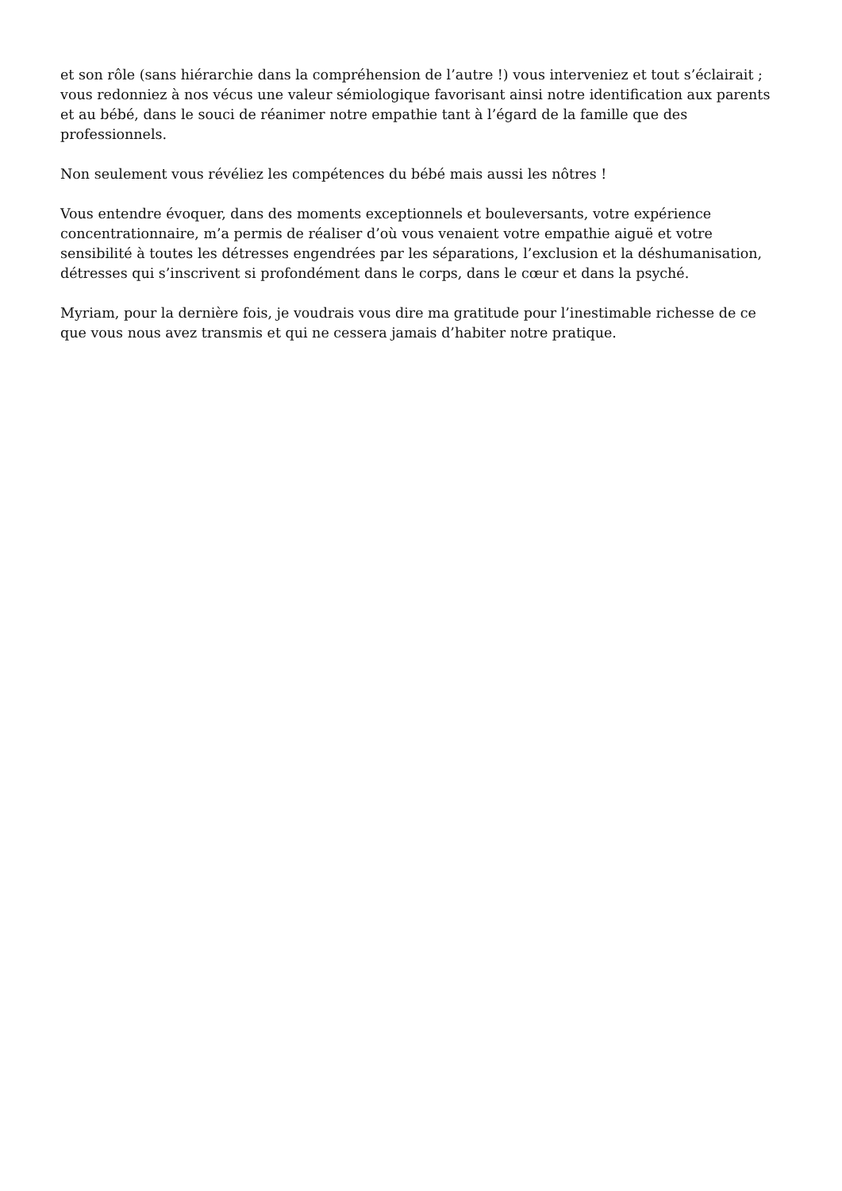et son rôle (sans hiérarchie dans la compréhension de l’autre !) vous interveniez et tout s’éclairait ; vous redonniez à nos vécus une valeur sémiologique favorisant ainsi notre identification aux parents et au bébé, dans le souci de réanimer notre empathie tant à l’égard de la famille que des professionnels.
Non seulement vous révéliez les compétences du bébé mais aussi les nôtres !
Vous entendre évoquer, dans des moments exceptionnels et bouleversants, votre expérience concentrationnaire, m’a permis de réaliser d’où vous venaient votre empathie aiguë et votre sensibilité à toutes les détresses engendrées par les séparations, l’exclusion et la déshumanisation, détresses qui s’inscrivent si profondément dans le corps, dans le cœur et dans la psyché.
Myriam, pour la dernière fois, je voudrais vous dire ma gratitude pour l’inestimable richesse de ce que vous nous avez transmis et qui ne cessera jamais d’habiter notre pratique.